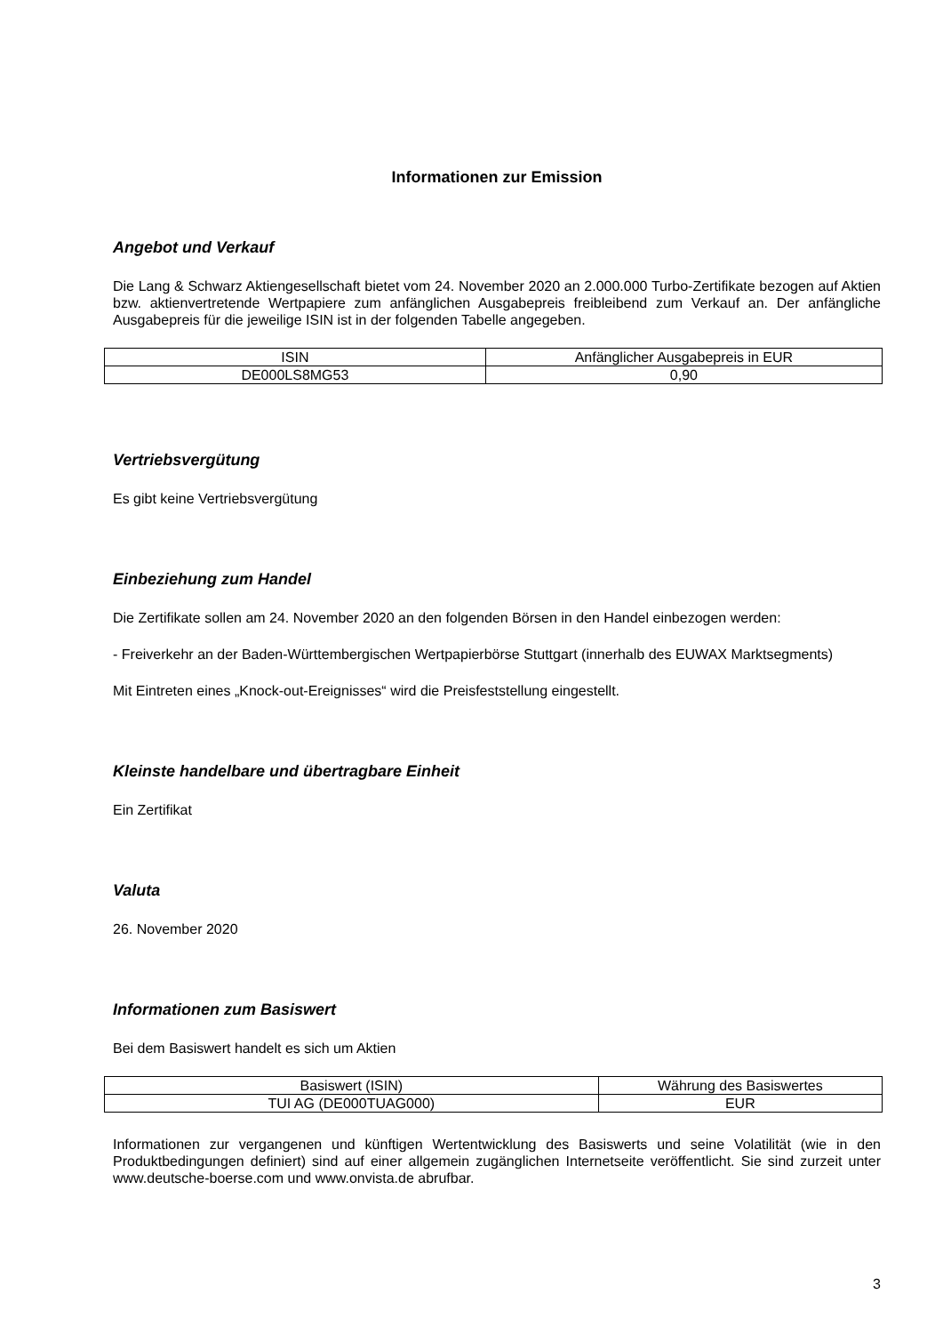Informationen zur Emission
Angebot und Verkauf
Die Lang & Schwarz Aktiengesellschaft bietet vom 24. November 2020 an 2.000.000 Turbo-Zertifikate bezogen auf Aktien bzw. aktienvertretende Wertpapiere zum anfänglichen Ausgabepreis freibleibend zum Verkauf an. Der anfängliche Ausgabepreis für die jeweilige ISIN ist in der folgenden Tabelle angegeben.
| ISIN | Anfänglicher Ausgabepreis in EUR |
| --- | --- |
| DE000LS8MG53 | 0,90 |
Vertriebsvergütung
Es gibt keine Vertriebsvergütung
Einbeziehung zum Handel
Die Zertifikate sollen am 24. November 2020 an den folgenden Börsen in den Handel einbezogen werden:
- Freiverkehr an der Baden-Württembergischen Wertpapierbörse Stuttgart (innerhalb des EUWAX Marktsegments)
Mit Eintreten eines „Knock-out-Ereignisses“ wird die Preisfeststellung eingestellt.
Kleinste handelbare und übertragbare Einheit
Ein Zertifikat
Valuta
26. November 2020
Informationen zum Basiswert
Bei dem Basiswert handelt es sich um Aktien
| Basiswert (ISIN) | Währung des Basiswertes |
| --- | --- |
| TUI AG (DE000TUAG000) | EUR |
Informationen zur vergangenen und künftigen Wertentwicklung des Basiswerts und seine Volatilität (wie in den Produktbedingungen definiert) sind auf einer allgemein zugänglichen Internetseite veröffentlicht. Sie sind zurzeit unter www.deutsche-boerse.com und www.onvista.de abrufbar.
3